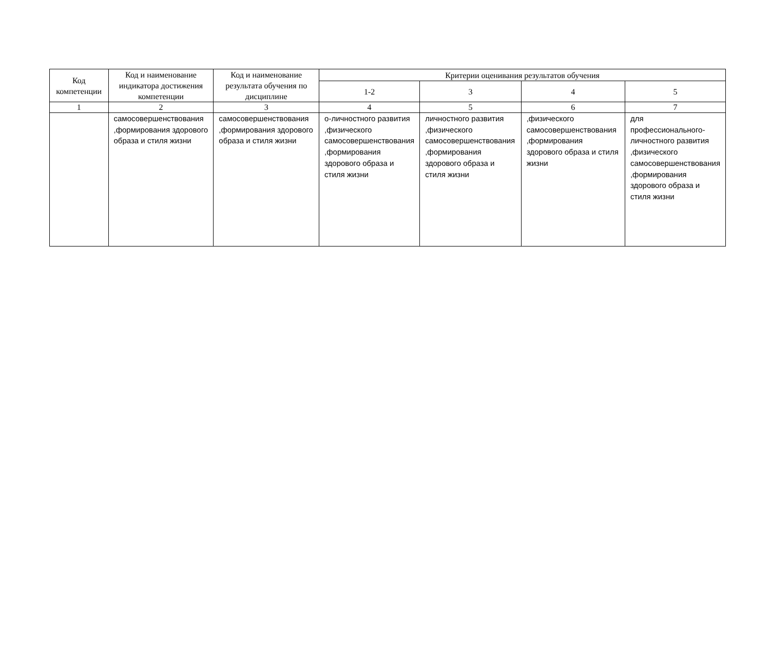| Код компетенции | Код и наименование индикатора достижения компетенции | Код и наименование результата обучения по дисциплине | Критерии оценивания результатов обучения | | | |
| --- | --- | --- | --- | --- | --- | --- |
| | | | 1-2 | 3 | 4 | 5 |
| 1 | 2 | 3 | 4 | 5 | 6 | 7 |
| | самосовершенствования ,формирования здорового образа и стиля жизни | самосовершенствования ,формирования здорового образа и стиля жизни | о-личностного развития ,физического самосовершенствования ,формирования здорового образа и стиля жизни | личностного развития ,физического самосовершенствования ,формирования здорового образа и стиля жизни | ,физического самосовершенствования ,формирования здорового образа и стиля жизни | для профессионального-личностного развития ,физического самосовершенствования ,формирования здорового образа и стиля жизни |